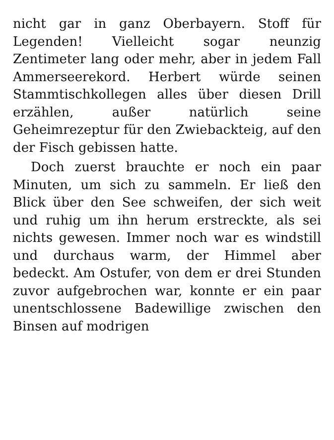nicht gar in ganz Oberbayern. Stoff für Legenden! Vielleicht sogar neunzig Zentimeter lang oder mehr, aber in jedem Fall Ammerseerekord. Herbert würde seinen Stammtischkollegen alles über diesen Drill erzählen, außer natürlich seine Geheimrezeptur für den Zwiebackteig, auf den der Fisch gebissen hatte.
Doch zuerst brauchte er noch ein paar Minuten, um sich zu sammeln. Er ließ den Blick über den See schweifen, der sich weit und ruhig um ihn herum erstreckte, als sei nichts gewesen. Immer noch war es windstill und durchaus warm, der Himmel aber bedeckt. Am Ostufer, von dem er drei Stunden zuvor aufgebrochen war, konnte er ein paar unentschlossene Badewillige zwischen den Binsen auf modrigen